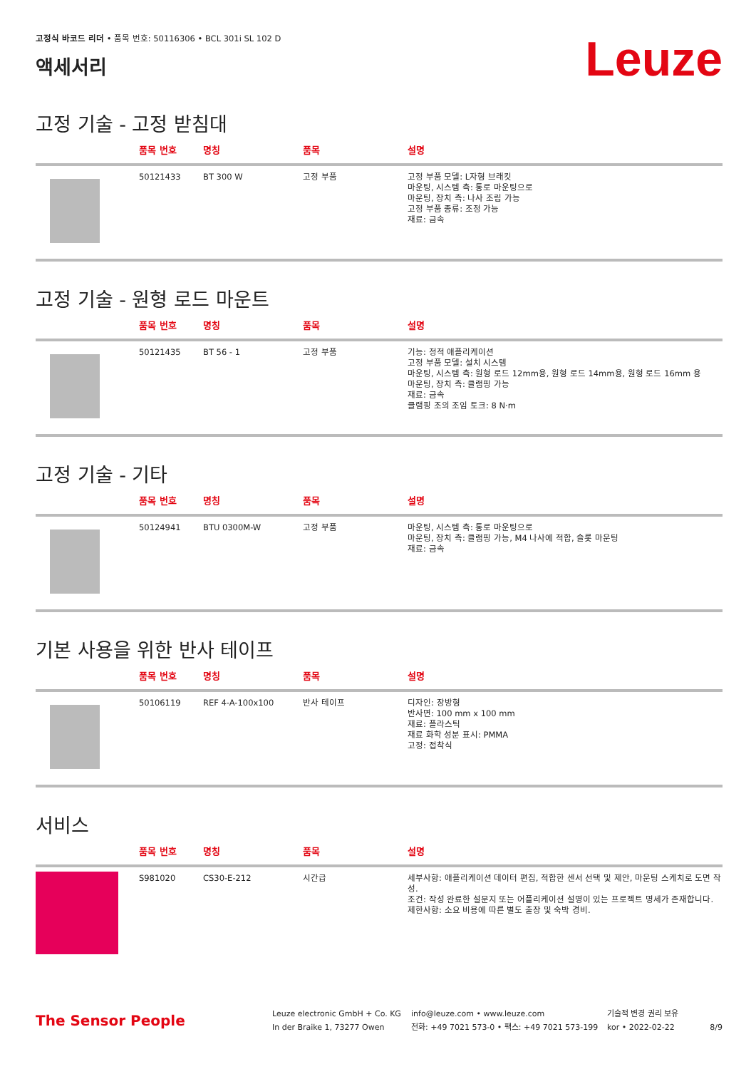고정식 바코드 리더 • 품목 번호: 50116306 • BCL 301i SL 102 D
액세서리
Leuze
고정 기술 - 고정 받침대
| | 품목 번호 | 명칭 | 품목 | 설명 |
| --- | --- | --- | --- | --- |
| | 50121433 | BT 300 W | 고정 부품 | 고정 부품 모델: L자형 브래킷 마운팅, 시스템 측: 통로 마운팅으로 마운팅, 장치 측: 나사 조립 가능 고정 부품 종류: 조정 가능 재료: 금속 |
고정 기술 - 원형 로드 마운트
| | 품목 번호 | 명칭 | 품목 | 설명 |
| --- | --- | --- | --- | --- |
| | 50121435 | BT 56 - 1 | 고정 부품 | 기능: 정적 애플리케이션 고정 부품 모델: 설치 시스템 마운팅, 시스템 측: 원형 로드 12mm용, 원형 로드 14mm용, 원형 로드 16mm 용 마운팅, 장치 측: 클램핑 가능 재료: 금속 클램핑 조의 조임 토크: 8 N·m |
고정 기술 - 기타
| | 품목 번호 | 명칭 | 품목 | 설명 |
| --- | --- | --- | --- | --- |
| | 50124941 | BTU 0300M-W | 고정 부품 | 마운팅, 시스템 측: 통로 마운팅으로 마운팅, 장치 측: 클램핑 가능, M4 나사에 적합, 슬롯 마운팅 재료: 금속 |
기본 사용을 위한 반사 테이프
| | 품목 번호 | 명칭 | 품목 | 설명 |
| --- | --- | --- | --- | --- |
| | 50106119 | REF 4-A-100x100 | 반사 테이프 | 디자인: 장방형 반사면: 100 mm x 100 mm 재료: 플라스틱 재료 화학 성분 표시: PMMA 고정: 접착식 |
서비스
| | 품목 번호 | 명칭 | 품목 | 설명 |
| --- | --- | --- | --- | --- |
| | S981020 | CS30-E-212 | 시간급 | 세부사항: 애플리케이션 데이터 편집, 적합한 센서 선택 및 제안, 마운팅 스케치로 도면 작성. 조건: 작성 완료한 설문지 또는 어플리케이션 설명이 있는 프로젝트 명세가 존재합니다. 제한사항: 소요 비용에 따른 별도 출장 및 숙박 경비. |
The Sensor People
Leuze electronic GmbH + Co. KG
In der Braike 1, 73277 Owen
info@leuze.com • www.leuze.com
전화: +49 7021 573-0 • 팩스: +49 7021 573-199
기술적 변경 권리 보유
kor • 2022-02-22
8/9